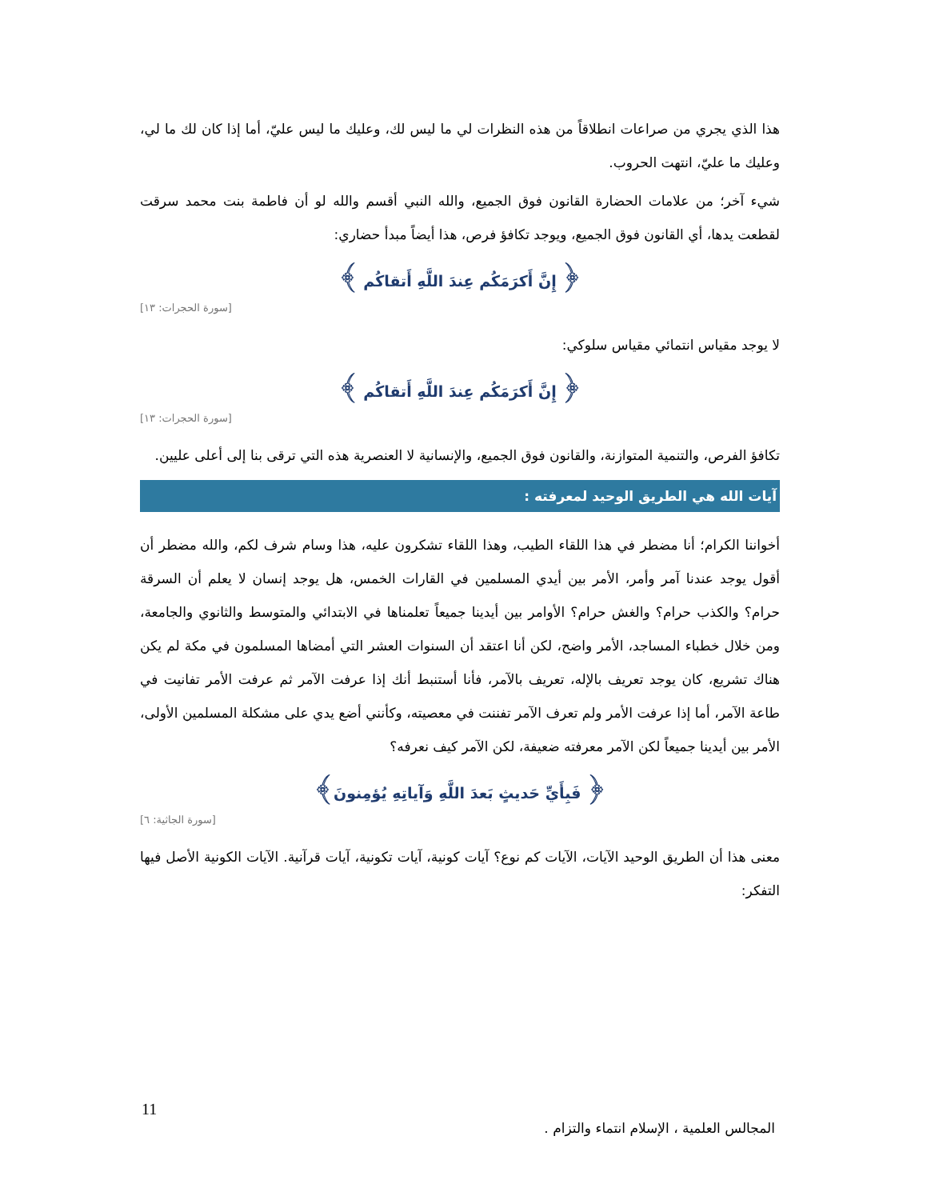هذا الذي يجري من صراعات انطلاقاً من هذه النظرات لي ما ليس لك، وعليك ما ليس عليّ، أما إذا كان لك ما لي، وعليك ما عليّ، انتهت الحروب.
شيء آخر؛ من علامات الحضارة القانون فوق الجميع، والله النبي أقسم والله لو أن فاطمة بنت محمد سرقت لقطعت يدها، أي القانون فوق الجميع، ويوجد تكافؤ فرص، هذا أيضاً مبدأ حضاري:
﴿ إِنَّ أَكرَمَكُم عِندَ اللَّهِ أَتقاكُم ﴾
[سورة الحجرات: ١٣]
لا يوجد مقياس انتمائي مقياس سلوكي:
﴿ إِنَّ أَكرَمَكُم عِندَ اللَّهِ أَتقاكُم ﴾
[سورة الحجرات: ١٣]
تكافؤ الفرص، والتنمية المتوازنة، والقانون فوق الجميع، والإنسانية لا العنصرية هذه التي ترقى بنا إلى أعلى عليين.
آيات الله هي الطريق الوحيد لمعرفته :
أخواننا الكرام؛ أنا مضطر في هذا اللقاء الطيب، وهذا اللقاء تشكرون عليه، هذا وسام شرف لكم، والله مضطر أن أقول يوجد عندنا آمر وأمر، الأمر بين أيدي المسلمين في القارات الخمس، هل يوجد إنسان لا يعلم أن السرقة حرام؟ والكذب حرام؟ والغش حرام؟ الأوامر بين أيدينا جميعاً تعلمناها في الابتدائي والمتوسط والثانوي والجامعة، ومن خلال خطباء المساجد، الأمر واضح، لكن أنا اعتقد أن السنوات العشر التي أمضاها المسلمون في مكة لم يكن هناك تشريع، كان يوجد تعريف بالإله، تعريف بالآمر، فأنا أستنبط أنك إذا عرفت الآمر ثم عرفت الأمر تفانيت في طاعة الآمر، أما إذا عرفت الأمر ولم تعرف الآمر تفننت في معصيته، وكأنني أضع يدي على مشكلة المسلمين الأولى، الأمر بين أيدينا جميعاً لكن الآمر معرفته ضعيفة، لكن الآمر كيف نعرفه؟
﴿ فَبِأَيِّ حَديثٍ بَعدَ اللَّهِ وَآياتِهِ يُؤمِنونَ﴾
[سورة الجاثية: ٦]
معنى هذا أن الطريق الوحيد الآيات، الآيات كم نوع؟ آيات كونية، آيات تكونية، آيات قرآنية. الآيات الكونية الأصل فيها التفكر:
11
المجالس العلمية ، الإسلام انتماء والتزام .